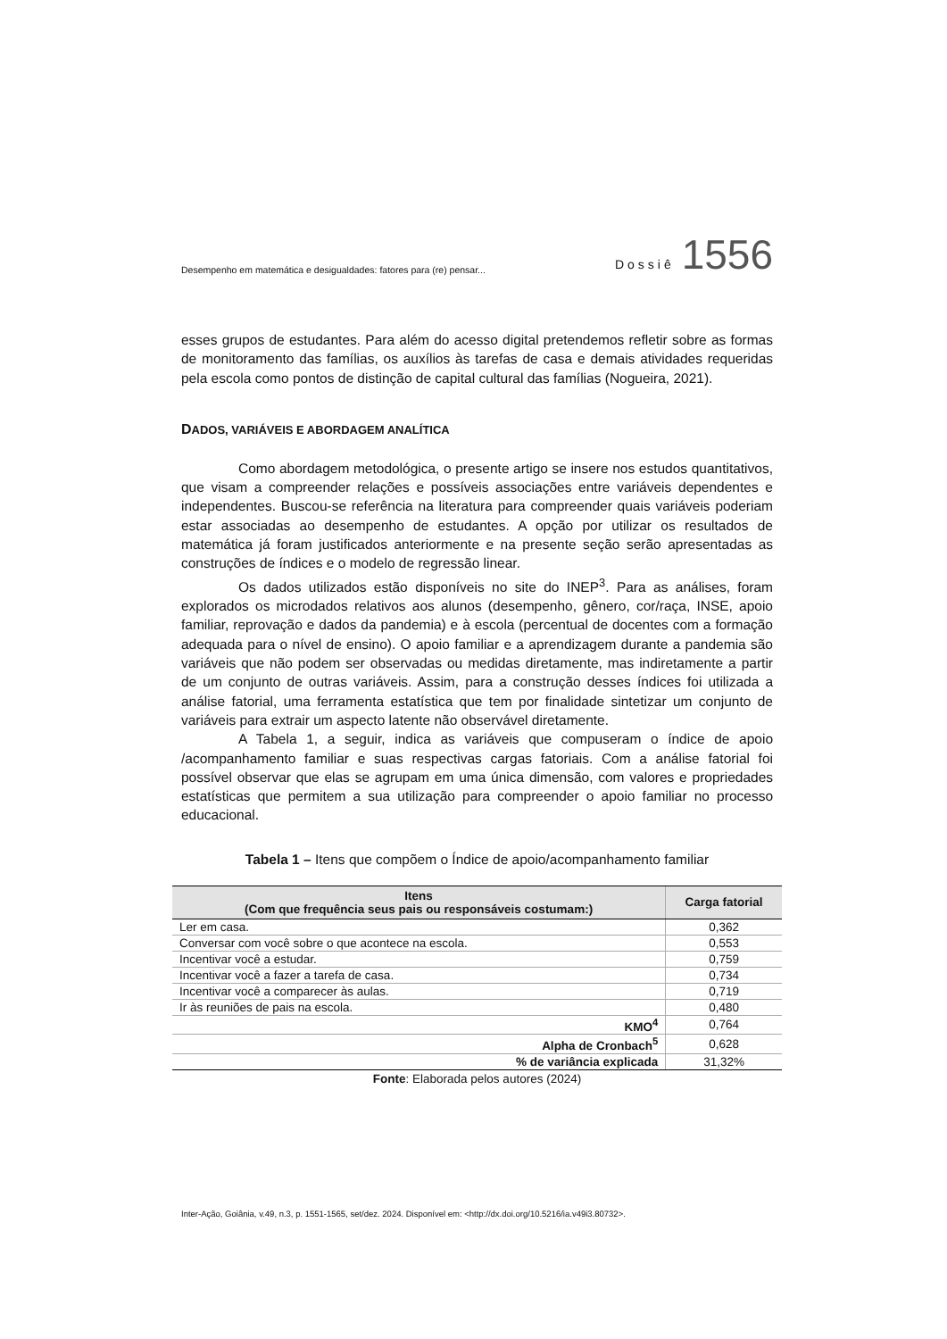Desempenho em matemática e desigualdades: fatores para (re) pensar...
Dossiê 1556
esses grupos de estudantes. Para além do acesso digital pretendemos refletir sobre as formas de monitoramento das famílias, os auxílios às tarefas de casa e demais atividades requeridas pela escola como pontos de distinção de capital cultural das famílias (Nogueira, 2021).
DADOS, VARIÁVEIS E ABORDAGEM ANALÍTICA
Como abordagem metodológica, o presente artigo se insere nos estudos quantitativos, que visam a compreender relações e possíveis associações entre variáveis dependentes e independentes. Buscou-se referência na literatura para compreender quais variáveis poderiam estar associadas ao desempenho de estudantes. A opção por utilizar os resultados de matemática já foram justificados anteriormente e na presente seção serão apresentadas as construções de índices e o modelo de regressão linear.
Os dados utilizados estão disponíveis no site do INEP<sup>3</sup>. Para as análises, foram explorados os microdados relativos aos alunos (desempenho, gênero, cor/raça, INSE, apoio familiar, reprovação e dados da pandemia) e à escola (percentual de docentes com a formação adequada para o nível de ensino). O apoio familiar e a aprendizagem durante a pandemia são variáveis que não podem ser observadas ou medidas diretamente, mas indiretamente a partir de um conjunto de outras variáveis. Assim, para a construção desses índices foi utilizada a análise fatorial, uma ferramenta estatística que tem por finalidade sintetizar um conjunto de variáveis para extrair um aspecto latente não observável diretamente.
A Tabela 1, a seguir, indica as variáveis que compuseram o índice de apoio /acompanhamento familiar e suas respectivas cargas fatoriais. Com a análise fatorial foi possível observar que elas se agrupam em uma única dimensão, com valores e propriedades estatísticas que permitem a sua utilização para compreender o apoio familiar no processo educacional.
Tabela 1 – Itens que compõem o Índice de apoio/acompanhamento familiar
| Itens (Com que frequência seus pais ou responsáveis costumam:) | Carga fatorial |
| --- | --- |
| Ler em casa. | 0,362 |
| Conversar com você sobre o que acontece na escola. | 0,553 |
| Incentivar você a estudar. | 0,759 |
| Incentivar você a fazer a tarefa de casa. | 0,734 |
| Incentivar você a comparecer às aulas. | 0,719 |
| Ir às reuniões de pais na escola. | 0,480 |
| KMO<sup>4</sup> | 0,764 |
| Alpha de Cronbach<sup>5</sup> | 0,628 |
| % de variância explicada | 31,32% |
Fonte: Elaborada pelos autores (2024)
Inter-Ação, Goiânia, v.49, n.3, p. 1551-1565, set/dez. 2024. Disponível em: <http://dx.doi.org/10.5216/ia.v49i3.80732>.